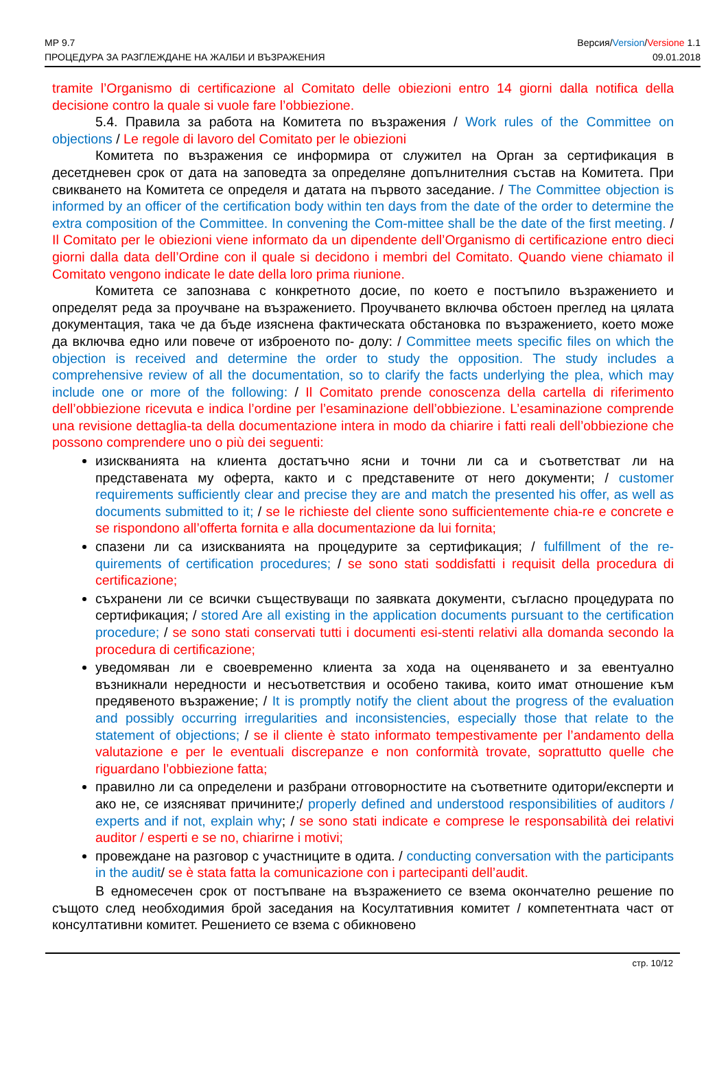МР 9.7 Версия/Version/Versione 1.1
ПРОЦЕДУРА ЗА РАЗГЛЕЖДАНЕ НА ЖАЛБИ И ВЪЗРАЖЕНИЯ 09.01.2018
tramite l’Organismo di certificazione al Comitato delle obiezioni entro 14 giorni dalla notifica della decisione contro la quale si vuole fare l’obbiezione.
5.4. Правила за работа на Комитета по възражения / Work rules of the Committee on objections / Le regole di lavoro del Comitato per le obiezioni
Комитета по възражения се информира от служител на Орган за сертификация в десетдневен срок от дата на заповедта за определяне допълнителния състав на Комитета. При свикването на Комитета се определя и датата на първото заседание. / The Committee objection is informed by an officer of the certification body within ten days from the date of the order to determine the extra composition of the Committee. In convening the Com-mittee shall be the date of the first meeting. / Il Comitato per le obiezioni viene informato da un dipendente dell’Organismo di certificazione entro dieci giorni dalla data dell’Ordine con il quale si decidono i membri del Comitato. Quando viene chiamato il Comitato vengono indicate le date della loro prima riunione.
Комитета се запознава с конкретното досие, по което е постъпило възражението и определят реда за проучване на възражението. Проучването включва обстоен преглед на цялата документация, така че да бъде изяснена фактическата обстановка по възражението, което може да включва едно или повече от изброеното по- долу: / Committee meets specific files on which the objection is received and determine the order to study the opposition. The study includes a comprehensive review of all the documentation, so to clarify the facts underlying the plea, which may include one or more of the following: / Il Comitato prende conoscenza della cartella di riferimento dell’obbiezione ricevuta e indica l’ordine per l’esaminazione dell’obbiezione. L’esaminazione comprende una revisione dettaglia-ta della documentazione intera in modo da chiarire i fatti reali dell’obbiezione che possono comprendere uno o più dei seguenti:
изискванията на клиента достатъчно ясни и точни ли са и съответстват ли на представената му оферта, както и с представените от него документи; / customer requirements sufficiently clear and precise they are and match the presented his offer, as well as documents submitted to it; / se le richieste del cliente sono sufficientemente chia-re e concrete e se rispondono all’offerta fornita e alla documentazione da lui fornita;
спазени ли са изискванията на процедурите за сертификация; / fulfillment of the re-quirements of certification procedures; / se sono stati soddisfatti i requisit della procedura di certificazione;
съхранени ли се всички съществуващи по заявката документи, съгласно процедурата по сертификация; / stored Are all existing in the application documents pursuant to the certification procedure; / se sono stati conservati tutti i documenti esi-stenti relativi alla domanda secondo la procedura di certificazione;
уведомяван ли е своевременно клиента за хода на оценяването и за евентуално възникнали нередности и несъответствия и особено такива, които имат отношение към предявеното възражение; / It is promptly notify the client about the progress of the evaluation and possibly occurring irregularities and inconsistencies, especially those that relate to the statement of objections; / se il cliente è stato informato tempestivamente per l’andamento della valutazione e per le eventuali discrepanze e non conformità trovate, soprattutto quelle che riguardano l’obbiezione fatta;
правилно ли са определени и разбрани отговорностите на съответните одитори/експерти и ако не, се изясняват причините;/ properly defined and understood responsibilities of auditors / experts and if not, explain why; / se sono stati indicate e comprese le responsabilità dei relativi auditor / esperti e se no, chiarirne i motivi;
провеждане на разговор с участниците в одита. / conducting conversation with the participants in the audit/ se è stata fatta la comunicazione con i partecipanti dell’audit.
В едномесечен срок от постъпване на възражението се взема окончателно решение по същото след необходимия брой заседания на Косултативния комитет / компетентната част от консултативни комитет. Решението се взема с обикновено
стр. 10/12